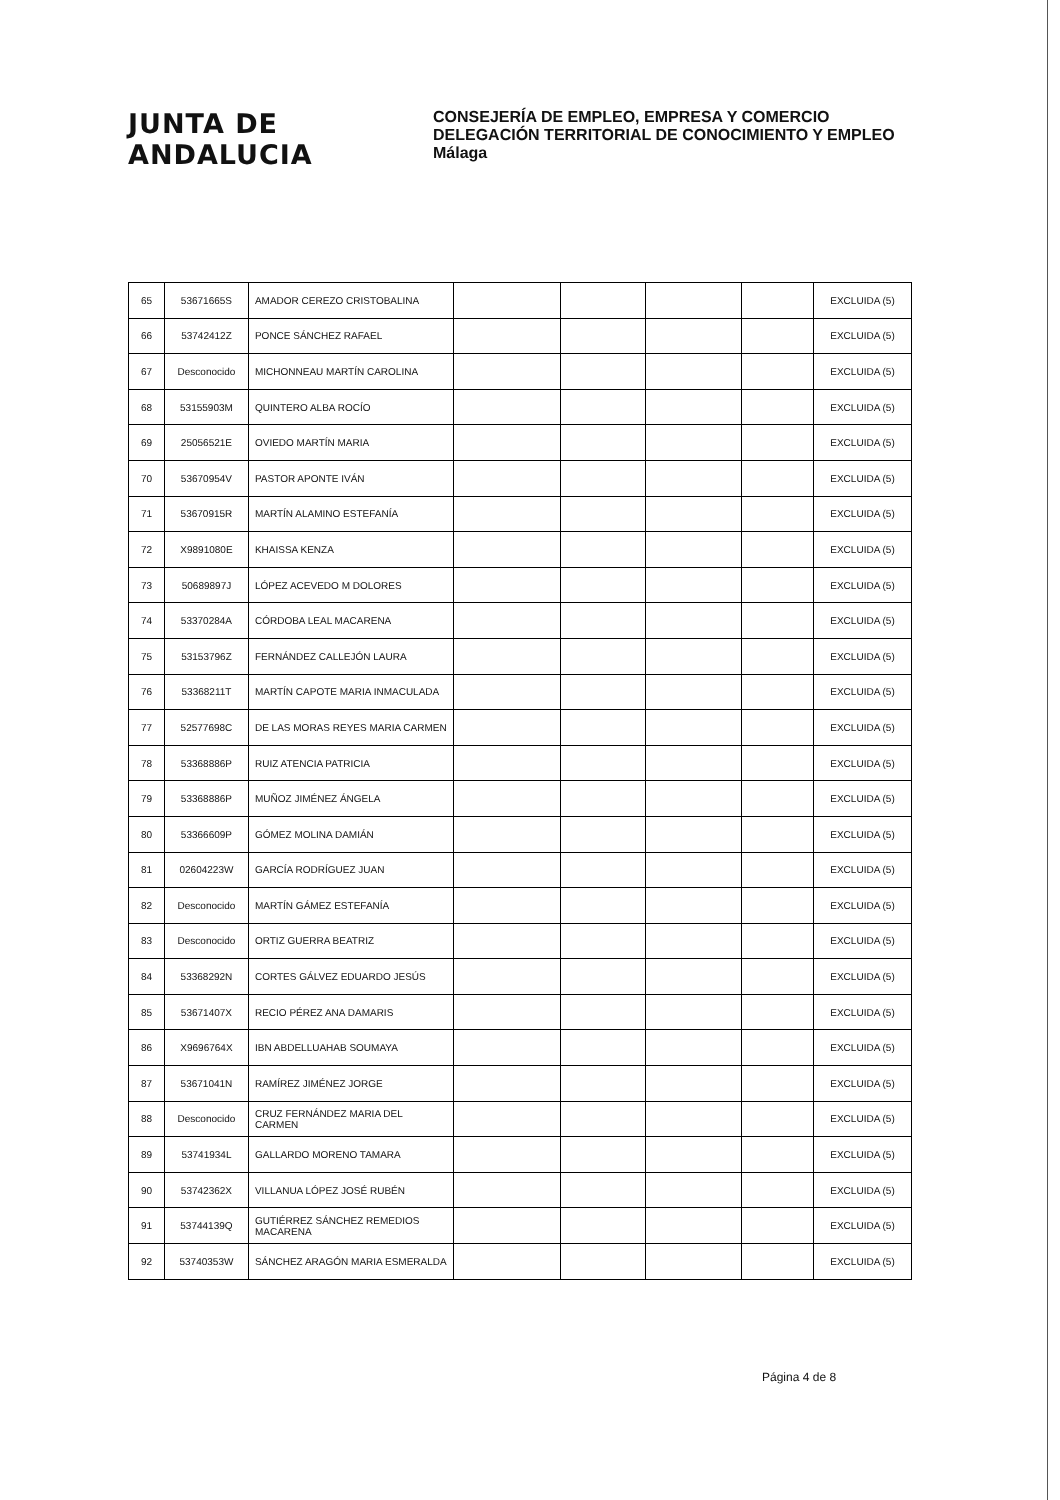JUNTA DE ANDALUCIA
CONSEJERÍA DE EMPLEO, EMPRESA Y COMERCIO
DELEGACIÓN TERRITORIAL DE CONOCIMIENTO Y EMPLEO
Málaga
| 65 | 53671665S | AMADOR CEREZO CRISTOBALINA | | | | | EXCLUIDA (5) |
| 66 | 53742412Z | PONCE SÁNCHEZ RAFAEL | | | | | EXCLUIDA (5) |
| 67 | Desconocido | MICHONNEAU MARTÍN CAROLINA | | | | | EXCLUIDA (5) |
| 68 | 53155903M | QUINTERO ALBA ROCÍO | | | | | EXCLUIDA (5) |
| 69 | 25056521E | OVIEDO MARTÍN MARIA | | | | | EXCLUIDA (5) |
| 70 | 53670954V | PASTOR APONTE IVÁN | | | | | EXCLUIDA (5) |
| 71 | 53670915R | MARTÍN ALAMINO ESTEFANÍA | | | | | EXCLUIDA (5) |
| 72 | X9891080E | KHAISSA KENZA | | | | | EXCLUIDA (5) |
| 73 | 50689897J | LÓPEZ ACEVEDO M DOLORES | | | | | EXCLUIDA (5) |
| 74 | 53370284A | CÓRDOBA LEAL MACARENA | | | | | EXCLUIDA (5) |
| 75 | 53153796Z | FERNÁNDEZ CALLEJÓN LAURA | | | | | EXCLUIDA (5) |
| 76 | 53368211T | MARTÍN CAPOTE MARIA INMACULADA | | | | | EXCLUIDA (5) |
| 77 | 52577698C | DE LAS MORAS REYES MARIA CARMEN | | | | | EXCLUIDA (5) |
| 78 | 53368886P | RUIZ ATENCIA PATRICIA | | | | | EXCLUIDA (5) |
| 79 | 53368886P | MUÑOZ JIMÉNEZ ÁNGELA | | | | | EXCLUIDA (5) |
| 80 | 53366609P | GÓMEZ MOLINA DAMIÁN | | | | | EXCLUIDA (5) |
| 81 | 02604223W | GARCÍA RODRÍGUEZ JUAN | | | | | EXCLUIDA (5) |
| 82 | Desconocido | MARTÍN GÁMEZ ESTEFANÍA | | | | | EXCLUIDA (5) |
| 83 | Desconocido | ORTIZ GUERRA BEATRIZ | | | | | EXCLUIDA (5) |
| 84 | 53368292N | CORTES GÁLVEZ EDUARDO JESÚS | | | | | EXCLUIDA (5) |
| 85 | 53671407X | RECIO PÉREZ ANA DAMARIS | | | | | EXCLUIDA (5) |
| 86 | X9696764X | IBN ABDELLUAHAB SOUMAYA | | | | | EXCLUIDA (5) |
| 87 | 53671041N | RAMÍREZ JIMÉNEZ JORGE | | | | | EXCLUIDA (5) |
| 88 | Desconocido | CRUZ FERNÁNDEZ MARIA DEL CARMEN | | | | | EXCLUIDA (5) |
| 89 | 53741934L | GALLARDO MORENO TAMARA | | | | | EXCLUIDA (5) |
| 90 | 53742362X | VILLANUA LÓPEZ JOSÉ RUBÉN | | | | | EXCLUIDA (5) |
| 91 | 53744139Q | GUTIÉRREZ SÁNCHEZ REMEDIOS MACARENA | | | | | EXCLUIDA (5) |
| 92 | 53740353W | SÁNCHEZ ARAGÓN MARIA ESMERALDA | | | | | EXCLUIDA (5) |
Página 4 de 8